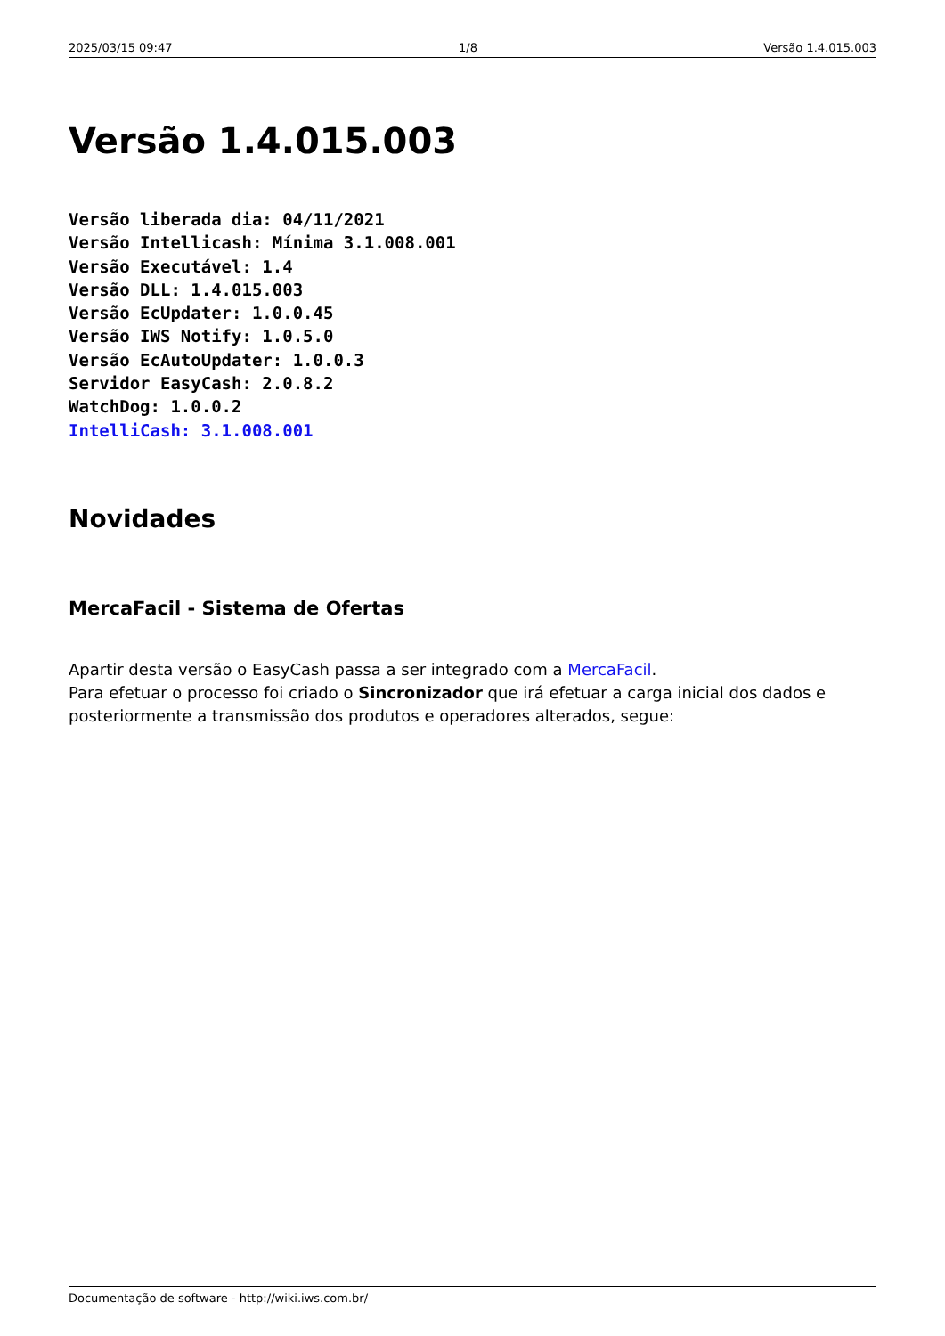2025/03/15 09:47 1/8 Versão 1.4.015.003
Versão 1.4.015.003
Versão liberada dia: 04/11/2021
Versão Intellicash: Mínima 3.1.008.001
Versão Executável: 1.4
Versão DLL: 1.4.015.003
Versão EcUpdater: 1.0.0.45
Versão IWS Notify: 1.0.5.0
Versão EcAutoUpdater: 1.0.0.3
Servidor EasyCash: 2.0.8.2
WatchDog: 1.0.0.2
IntelliCash: 3.1.008.001
Novidades
MercaFacil - Sistema de Ofertas
Apartir desta versão o EasyCash passa a ser integrado com a MercaFacil.
Para efetuar o processo foi criado o Sincronizador que irá efetuar a carga inicial dos dados e posteriormente a transmissão dos produtos e operadores alterados, segue:
Documentação de software - http://wiki.iws.com.br/